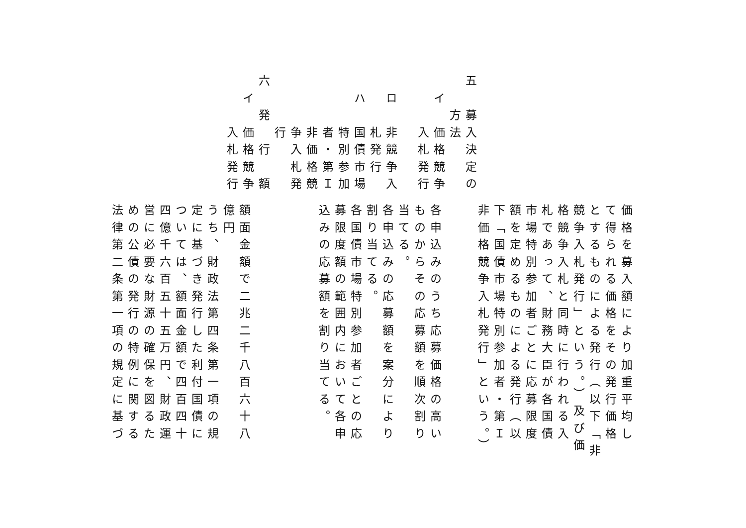五　募入決定の
　　方法
　イ　価格競争
　　　入札発行
　ロ　非競争入
　　　札発行
　ハ　国債市場
　　　特別参加
　　　者・第Ｉ
　　　非価格競
　　　争入札発
　　　行
六　発　行　額
　イ　価格競争
　　　入札発行
価格を募入額により加重平均し
て得られる価格をその発行価格
とするものによる発行（以下「非
競争入札発行」という。）及び価
格競争入札と同時に行われる入
札であって、財務大臣が各国債
市場特別参加者ごとに応募限度
額を定めるものによる発行（以
下「国債市場特別参加者・第Ｉ
非価格競争入札発行」という。）
各申込みのうち応募価格の高い
ものからその応募額を順次割り
当てる。
各申込みの応募額を案分により
割り当てる。
各国債市場特別参加者ごとの応
募限度額の範囲内において各申
込みの応募額を割り当てる。
額面金額で二兆二千八百六十八
億円
うち、財政法第四条第一項の規
定に基づき発行した利付国債に
ついては、額面金額で四百四十
四億千六百五十五万円、財政運
営に必要な財源の確保を図るた
めの公債の発行の特例に関する
法律第二条第一項の規定に基づ